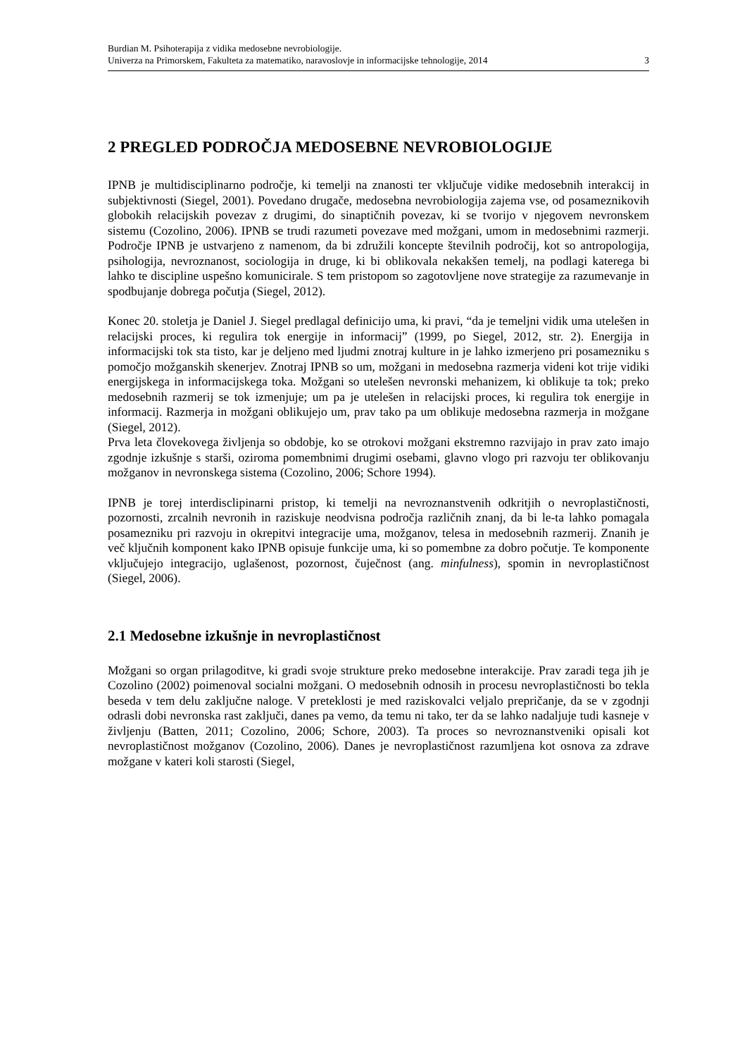Burdian M. Psihoterapija z vidika medosebne nevrobiologije.
Univerza na Primorskem, Fakulteta za matematiko, naravoslovje in informacijske tehnologije, 2014
3
2 PREGLED PODROČJA MEDOSEBNE NEVROBIOLOGIJE
IPNB je multidisciplinarno področje, ki temelji na znanosti ter vključuje vidike medosebnih interakcij in subjektivnosti (Siegel, 2001). Povedano drugače, medosebna nevrobiologija zajema vse, od posameznikovih globokih relacijskih povezav z drugimi, do sinaptičnih povezav, ki se tvorijo v njegovem nevronskem sistemu (Cozolino, 2006). IPNB se trudi razumeti povezave med možgani, umom in medosebnimi razmerji. Področje IPNB je ustvarjeno z namenom, da bi združili koncepte številnih področij, kot so antropologija, psihologija, nevroznanost, sociologija in druge, ki bi oblikovala nekakšen temelj, na podlagi katerega bi lahko te discipline uspešno komunicirale. S tem pristopom so zagotovljene nove strategije za razumevanje in spodbujanje dobrega počutja (Siegel, 2012).
Konec 20. stoletja je Daniel J. Siegel predlagal definicijo uma, ki pravi, “da je temeljni vidik uma utelešen in relacijski proces, ki regulira tok energije in informacij” (1999, po Siegel, 2012, str. 2). Energija in informacijski tok sta tisto, kar je deljeno med ljudmi znotraj kulture in je lahko izmerjeno pri posamezniku s pomočjo možganskih skenerjev. Znotraj IPNB so um, možgani in medosebna razmerja videni kot trije vidiki energijskega in informacijskega toka. Možgani so utelešen nevronski mehanizem, ki oblikuje ta tok; preko medosebnih razmerij se tok izmenjuje; um pa je utelešen in relacijski proces, ki regulira tok energije in informacij. Razmerja in možgani oblikujejo um, prav tako pa um oblikuje medosebna razmerja in možgane (Siegel, 2012).
Prva leta človekovega življenja so obdobje, ko se otrokovi možgani ekstremno razvijajo in prav zato imajo zgodnje izkušnje s starši, oziroma pomembnimi drugimi osebami, glavno vlogo pri razvoju ter oblikovanju možganov in nevronskega sistema (Cozolino, 2006; Schore 1994).
IPNB je torej interdisclipinarni pristop, ki temelji na nevroznanstvenih odkritjih o nevroplastičnosti, pozornosti, zrcalnih nevronih in raziskuje neodvisna področja različnih znanj, da bi le-ta lahko pomagala posamezniku pri razvoju in okrepitvi integracije uma, možganov, telesa in medosebnih razmerij. Znanih je več ključnih komponent kako IPNB opisuje funkcije uma, ki so pomembne za dobro počutje. Te komponente vključujejo integracijo, uglašenost, pozornost, čuječnost (ang. minfulness), spomin in nevroplastičnost (Siegel, 2006).
2.1 Medosebne izkušnje in nevroplastičnost
Možgani so organ prilagoditve, ki gradi svoje strukture preko medosebne interakcije. Prav zaradi tega jih je Cozolino (2002) poimenoval socialni možgani. O medosebnih odnosih in procesu nevroplastičnosti bo tekla beseda v tem delu zaključne naloge. V preteklosti je med raziskovalci veljalo prepričanje, da se v zgodnji odrasli dobi nevronska rast zaključi, danes pa vemo, da temu ni tako, ter da se lahko nadaljuje tudi kasneje v življenju (Batten, 2011; Cozolino, 2006; Schore, 2003). Ta proces so nevroznanstveniki opisali kot nevroplastičnost možganov (Cozolino, 2006). Danes je nevroplastičnost razumljena kot osnova za zdrave možgane v kateri koli starosti (Siegel,